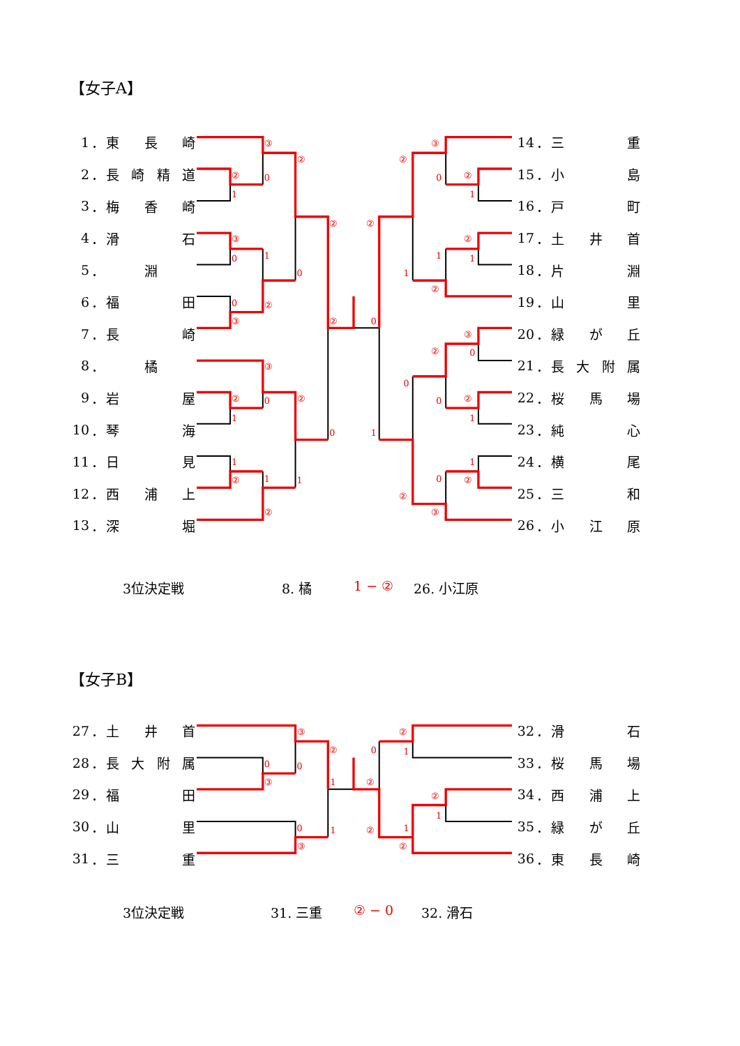【女子A】
1 ． 東長崎
2 ． 長崎精道
3 ． 梅香崎
4 ． 滑石
5 ． 淵
6 ． 福田
7 ． 長崎
8 ． 橘
9 ． 岩屋
10 ． 琴海
11 ． 日見
12 ． 西浦上
13 ． 深堀
③
②
②
0
1
②
③
0
1
0
0
②
③
②
③
②
0
②
1
0
1
②
1
1
②
③
②
0
②
1
②
②
1
1
1
②
0
③
②
0
0
0
②
1
1
1
0
②
②
③
14 ． 三重
15 ． 小島
16 ． 戸町
17 ． 土井首
18 ． 片淵
19 ． 山里
20 ． 緑が丘
21 ． 長大附属
22 ． 桜馬場
23 ． 純心
24 ． 横尾
25 ． 三和
26 ． 小江原
3位決定戦 8. 橘 1 − ② 26. 小江原
【女子B】
27 ． 土井首
28 ． 長大附属
29 ． 福田
30 ． 山里
31 ． 三重
③
②
0
0
③
1
0
1
③
②
0
1
②
②
1
②
1
②
32 ． 滑石
33 ． 桜馬場
34 ． 西浦上
35 ． 緑が丘
36 ． 東長崎
3位決定戦 31. 三重 ② − 0 32. 滑石